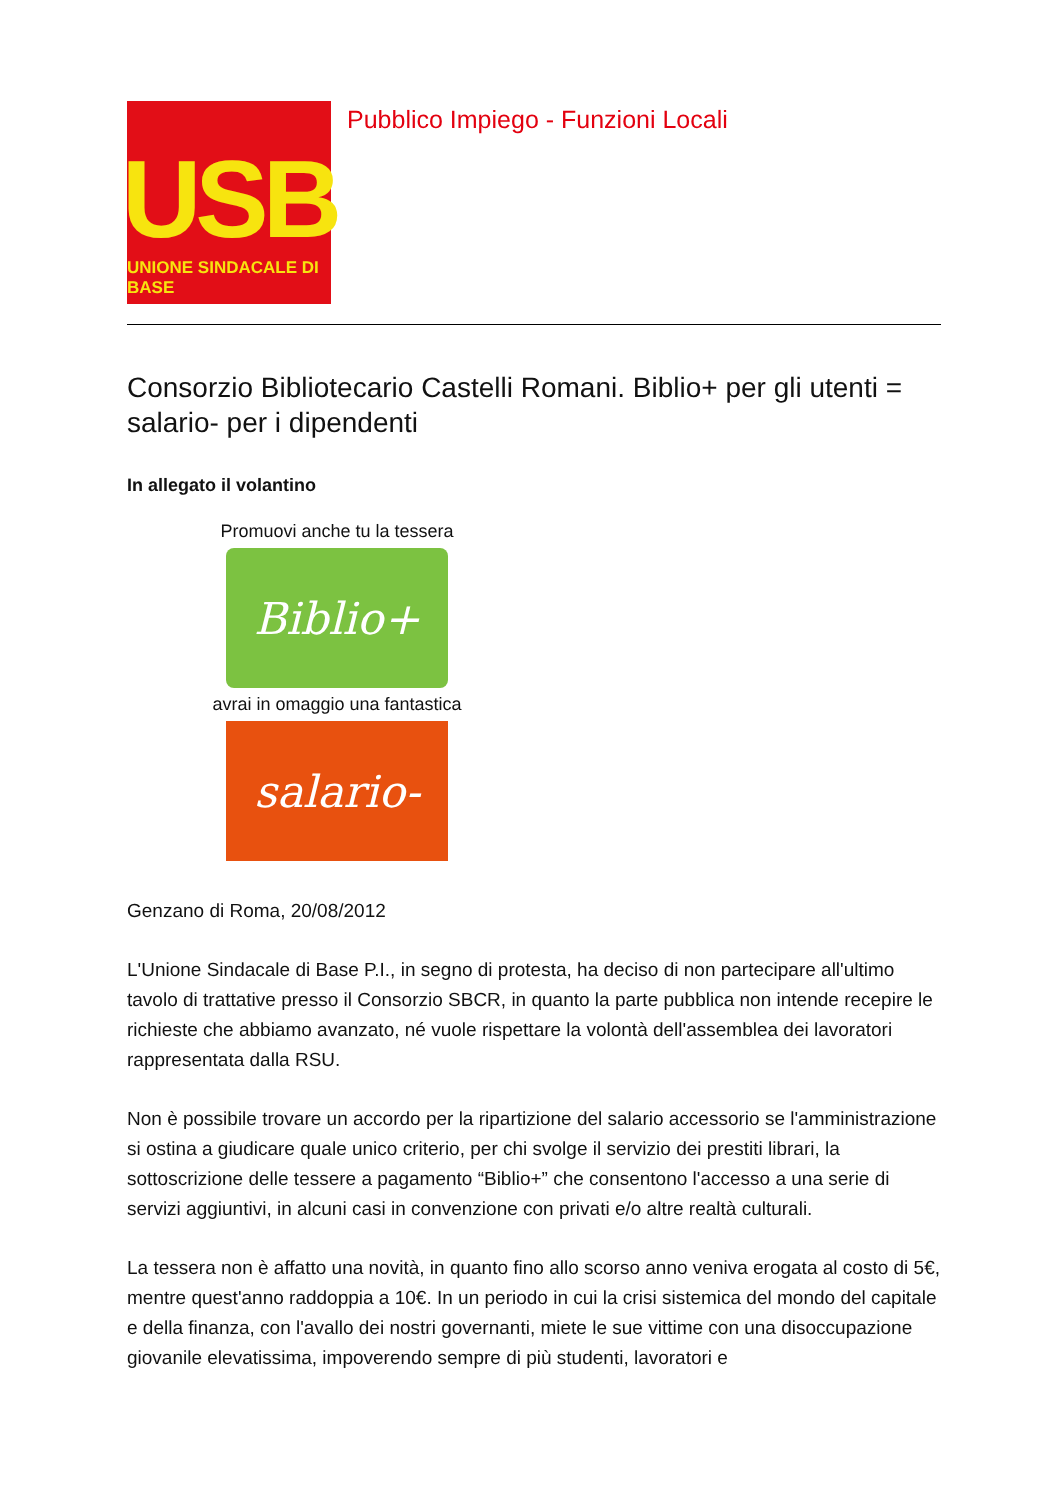USB
UNIONE SINDACALE DI BASE
Pubblico Impiego - Funzioni Locali
Consorzio Bibliotecario Castelli Romani. Biblio+ per gli utenti = salario- per i dipendenti
In allegato il volantino
Promuovi anche tu la tessera
Biblio+
avrai in omaggio una fantastica
salario-
Genzano di Roma, 20/08/2012
L'Unione Sindacale di Base P.I., in segno di protesta, ha deciso di non partecipare all'ultimo tavolo di trattative presso il Consorzio SBCR, in quanto la parte pubblica non intende recepire le richieste che abbiamo avanzato, né vuole rispettare la volontà dell'assemblea dei lavoratori rappresentata dalla RSU.
Non è possibile trovare un accordo per la ripartizione del salario accessorio se l'amministrazione si ostina a giudicare quale unico criterio, per chi svolge il servizio dei prestiti librari, la sottoscrizione delle tessere a pagamento “Biblio+” che consentono l'accesso a una serie di servizi aggiuntivi, in alcuni casi in convenzione con privati e/o altre realtà culturali.
La tessera non è affatto una novità, in quanto fino allo scorso anno veniva erogata al costo di 5€, mentre quest'anno raddoppia a 10€. In un periodo in cui la crisi sistemica del mondo del capitale e della finanza, con l'avallo dei nostri governanti, miete le sue vittime con una disoccupazione giovanile elevatissima, impoverendo sempre di più studenti, lavoratori e